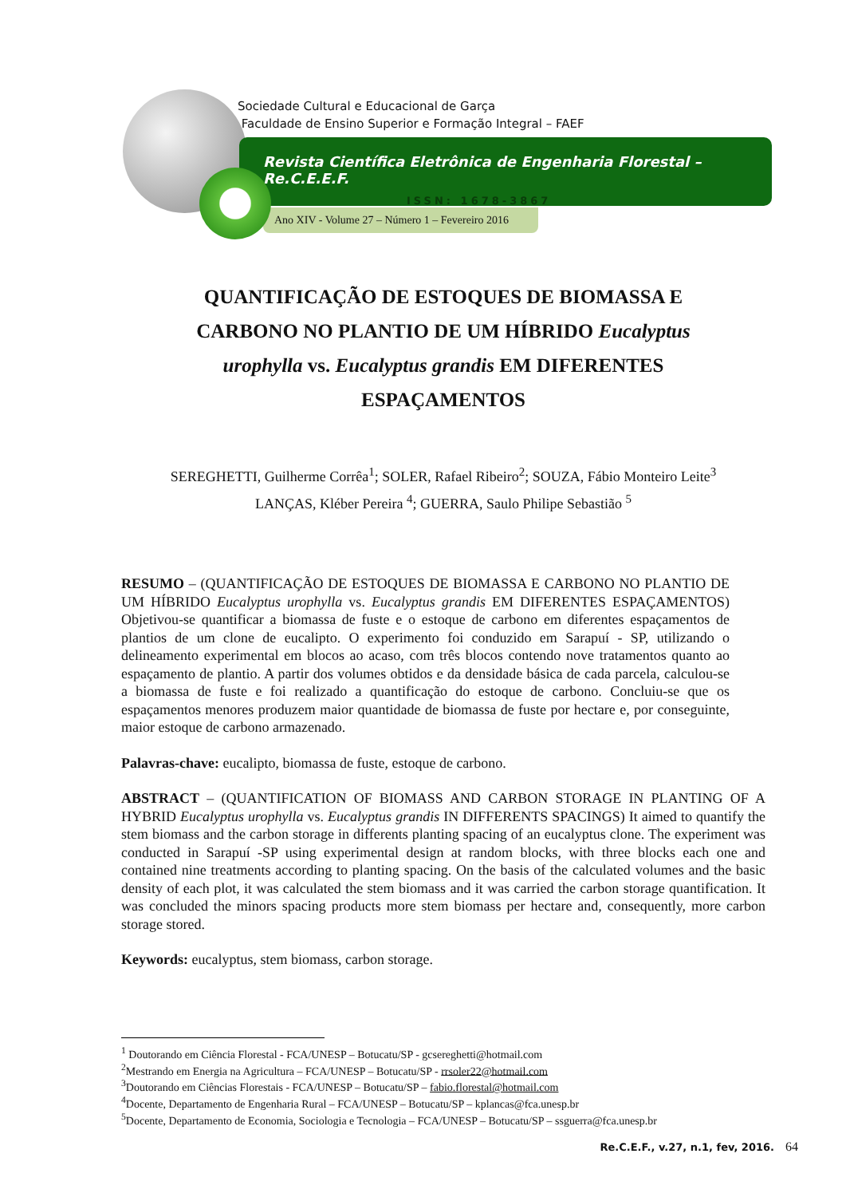Sociedade Cultural e Educacional de Garça
Faculdade de Ensino Superior e Formação Integral – FAEF
Revista Científica Eletrônica de Engenharia Florestal – Re.C.E.E.F.
ISSN: 1678-3867
Ano XIV - Volume 27 – Número 1 – Fevereiro 2016
QUANTIFICAÇÃO DE ESTOQUES DE BIOMASSA E CARBONO NO PLANTIO DE UM HÍBRIDO Eucalyptus urophylla vs. Eucalyptus grandis EM DIFERENTES ESPAÇAMENTOS
SEREGHETTI, Guilherme Corrêa<sup>1</sup>; SOLER, Rafael Ribeiro<sup>2</sup>; SOUZA, Fábio Monteiro Leite<sup>3</sup>
LANÇAS, Kléber Pereira <sup>4</sup>; GUERRA, Saulo Philipe Sebastião <sup>5</sup>
RESUMO – (QUANTIFICAÇÃO DE ESTOQUES DE BIOMASSA E CARBONO NO PLANTIO DE UM HÍBRIDO Eucalyptus urophylla vs. Eucalyptus grandis EM DIFERENTES ESPAÇAMENTOS) Objetivou-se quantificar a biomassa de fuste e o estoque de carbono em diferentes espaçamentos de plantios de um clone de eucalipto. O experimento foi conduzido em Sarapuí - SP, utilizando o delineamento experimental em blocos ao acaso, com três blocos contendo nove tratamentos quanto ao espaçamento de plantio. A partir dos volumes obtidos e da densidade básica de cada parcela, calculou-se a biomassa de fuste e foi realizado a quantificação do estoque de carbono. Concluiu-se que os espaçamentos menores produzem maior quantidade de biomassa de fuste por hectare e, por conseguinte, maior estoque de carbono armazenado.
Palavras-chave: eucalipto, biomassa de fuste, estoque de carbono.
ABSTRACT – (QUANTIFICATION OF BIOMASS AND CARBON STORAGE IN PLANTING OF A HYBRID Eucalyptus urophylla vs. Eucalyptus grandis IN DIFFERENTS SPACINGS) It aimed to quantify the stem biomass and the carbon storage in differents planting spacing of an eucalyptus clone. The experiment was conducted in Sarapuí -SP using experimental design at random blocks, with three blocks each one and contained nine treatments according to planting spacing. On the basis of the calculated volumes and the basic density of each plot, it was calculated the stem biomass and it was carried the carbon storage quantification. It was concluded the minors spacing products more stem biomass per hectare and, consequently, more carbon storage stored.
Keywords: eucalyptus, stem biomass, carbon storage.
<sup>1</sup> Doutorando em Ciência Florestal - FCA/UNESP – Botucatu/SP - gcsereghetti@hotmail.com
<sup>2</sup> Mestrando em Energia na Agricultura – FCA/UNESP – Botucatu/SP - rrsoler22@hotmail.com
<sup>3</sup> Doutorando em Ciências Florestais - FCA/UNESP – Botucatu/SP – fabio.florestal@hotmail.com
<sup>4</sup> Docente, Departamento de Engenharia Rural – FCA/UNESP – Botucatu/SP – kplancas@fca.unesp.br
<sup>5</sup> Docente, Departamento de Economia, Sociologia e Tecnologia – FCA/UNESP – Botucatu/SP – ssguerra@fca.unesp.br
Re.C.E.F., v.27, n.1, fev, 2016. 64